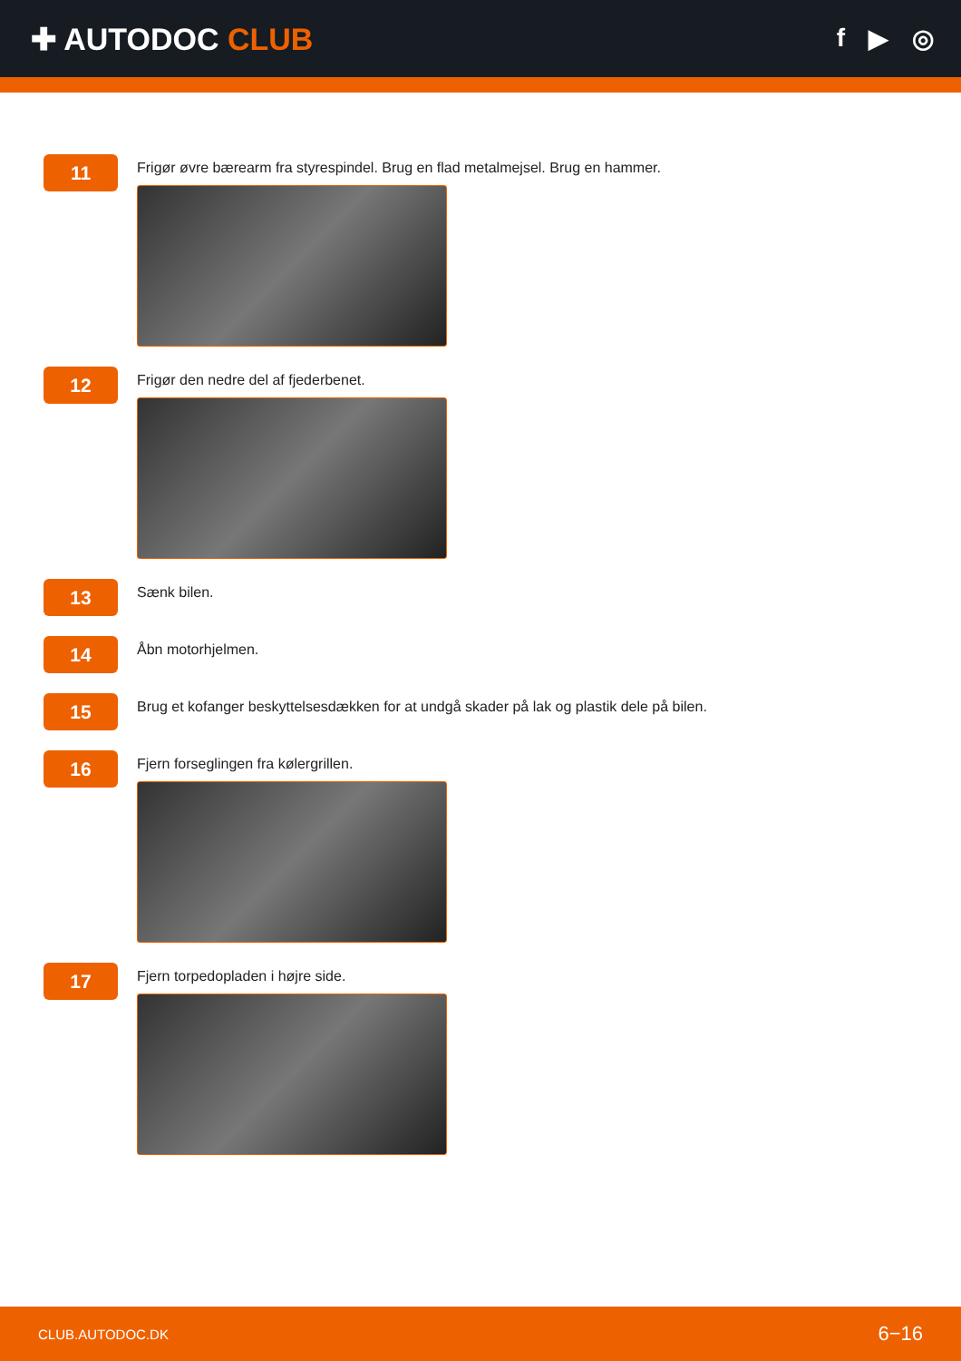✚ AUTODOC CLUB
f ▶ ◎
11
Frigør øvre bærearm fra styrespindel. Brug en flad metalmejsel. Brug en hammer.
12
Frigør den nedre del af fjederbenet.
13
Sænk bilen.
14
Åbn motorhjelmen.
15
Brug et kofanger beskyttelsesdækken for at undgå skader på lak og plastik dele på bilen.
16
Fjern forseglingen fra kølergrillen.
17
Fjern torpedopladen i højre side.
CLUB.AUTODOC.DK 6−16